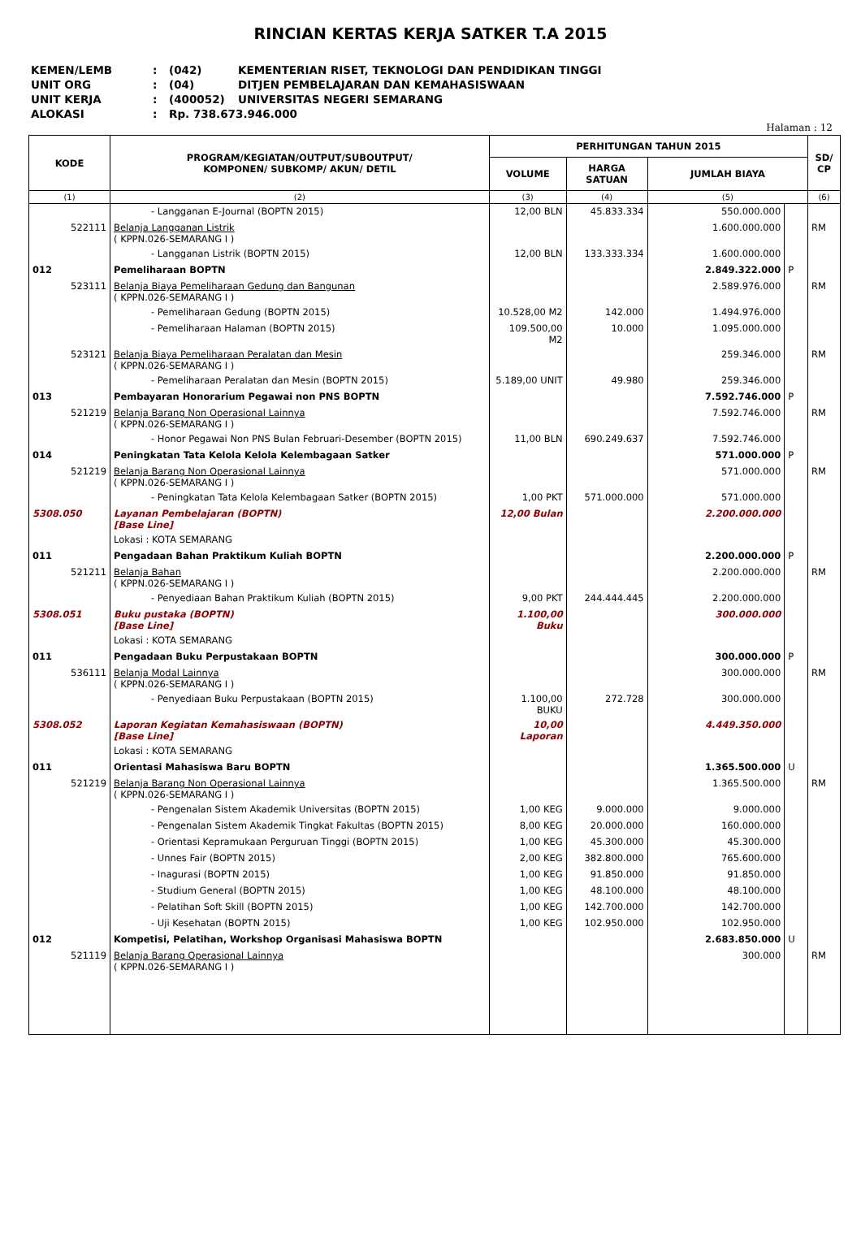RINCIAN KERTAS KERJA SATKER T.A 2015
KEMEN/LEMB: (042) KEMENTERIAN RISET, TEKNOLOGI DAN PENDIDIKAN TINGGI
UNIT ORG: (04) DITJEN PEMBELAJARAN DAN KEMAHASISWAAN
UNIT KERJA: (400052) UNIVERSITAS NEGERI SEMARANG
ALOKASI: Rp. 738.673.946.000
Halaman : 12
| KODE | PROGRAM/KEGIATAN/OUTPUT/SUBOUTPUT/ KOMPONEN/ SUBKOMP/ AKUN/ DETIL | PERHITUNGAN TAHUN 2015 | | | | SD/ CP |
| --- | --- | --- | --- | --- | --- | --- |
| | | VOLUME | HARGA SATUAN | JUMLAH BIAYA | | |
| (1) | (2) | (3) | (4) | (5) | | (6) |
| | - Langganan E-Journal (BOPTN 2015) | 12,00 BLN | 45.833.334 | 550.000.000 | | |
| 522111 | Belanja Langganan Listrik ( KPPN.026-SEMARANG I ) | | | 1.600.000.000 | | RM |
| | - Langganan Listrik (BOPTN 2015) | 12,00 BLN | 133.333.334 | 1.600.000.000 | | |
| 012 | Pemeliharaan BOPTN | | | 2.849.322.000 | P | |
| 523111 | Belanja Biaya Pemeliharaan Gedung dan Bangunan ( KPPN.026-SEMARANG I ) | | | 2.589.976.000 | | RM |
| | - Pemeliharaan Gedung (BOPTN 2015) | 10.528,00 M2 | 142.000 | 1.494.976.000 | | |
| | - Pemeliharaan Halaman (BOPTN 2015) | 109.500,00 M2 | 10.000 | 1.095.000.000 | | |
| 523121 | Belanja Biaya Pemeliharaan Peralatan dan Mesin ( KPPN.026-SEMARANG I ) | | | 259.346.000 | | RM |
| | - Pemeliharaan Peralatan dan Mesin (BOPTN 2015) | 5.189,00 UNIT | 49.980 | 259.346.000 | | |
| 013 | Pembayaran Honorarium Pegawai non PNS BOPTN | | | 7.592.746.000 | P | |
| 521219 | Belanja Barang Non Operasional Lainnya ( KPPN.026-SEMARANG I ) | | | 7.592.746.000 | | RM |
| | - Honor Pegawai Non PNS Bulan Februari-Desember (BOPTN 2015) | 11,00 BLN | 690.249.637 | 7.592.746.000 | | |
| 014 | Peningkatan Tata Kelola Kelola Kelembagaan Satker | | | 571.000.000 | P | |
| 521219 | Belanja Barang Non Operasional Lainnya ( KPPN.026-SEMARANG I ) | | | 571.000.000 | | RM |
| | - Peningkatan Tata Kelola Kelembagaan Satker (BOPTN 2015) | 1,00 PKT | 571.000.000 | 571.000.000 | | |
| 5308.050 | Layanan Pembelajaran (BOPTN) [Base Line] | 12,00 Bulan | | 2.200.000.000 | | |
| | Lokasi : KOTA SEMARANG | | | | | |
| 011 | Pengadaan Bahan Praktikum Kuliah BOPTN | | | 2.200.000.000 | P | |
| 521211 | Belanja Bahan ( KPPN.026-SEMARANG I ) | | | 2.200.000.000 | | RM |
| | - Penyediaan Bahan Praktikum Kuliah (BOPTN 2015) | 9,00 PKT | 244.444.445 | 2.200.000.000 | | |
| 5308.051 | Buku pustaka (BOPTN) [Base Line] | 1.100,00 Buku | | 300.000.000 | | |
| | Lokasi : KOTA SEMARANG | | | | | |
| 011 | Pengadaan Buku Perpustakaan BOPTN | | | 300.000.000 | P | |
| 536111 | Belanja Modal Lainnya ( KPPN.026-SEMARANG I ) | | | 300.000.000 | | RM |
| | - Penyediaan Buku Perpustakaan (BOPTN 2015) | 1.100,00 BUKU | 272.728 | 300.000.000 | | |
| 5308.052 | Laporan Kegiatan Kemahasiswaan (BOPTN) [Base Line] | 10,00 Laporan | | 4.449.350.000 | | |
| | Lokasi : KOTA SEMARANG | | | | | |
| 011 | Orientasi Mahasiswa Baru BOPTN | | | 1.365.500.000 | U | |
| 521219 | Belanja Barang Non Operasional Lainnya ( KPPN.026-SEMARANG I ) | | | 1.365.500.000 | | RM |
| | - Pengenalan Sistem Akademik Universitas (BOPTN 2015) | 1,00 KEG | 9.000.000 | 9.000.000 | | |
| | - Pengenalan Sistem Akademik Tingkat Fakultas (BOPTN 2015) | 8,00 KEG | 20.000.000 | 160.000.000 | | |
| | - Orientasi Kepramukaan Perguruan Tinggi (BOPTN 2015) | 1,00 KEG | 45.300.000 | 45.300.000 | | |
| | - Unnes Fair (BOPTN 2015) | 2,00 KEG | 382.800.000 | 765.600.000 | | |
| | - Inagurasi (BOPTN 2015) | 1,00 KEG | 91.850.000 | 91.850.000 | | |
| | - Studium General (BOPTN 2015) | 1,00 KEG | 48.100.000 | 48.100.000 | | |
| | - Pelatihan Soft Skill (BOPTN 2015) | 1,00 KEG | 142.700.000 | 142.700.000 | | |
| | - Uji Kesehatan (BOPTN 2015) | 1,00 KEG | 102.950.000 | 102.950.000 | | |
| 012 | Kompetisi, Pelatihan, Workshop Organisasi Mahasiswa BOPTN | | | 2.683.850.000 | U | |
| 521119 | Belanja Barang Operasional Lainnya ( KPPN.026-SEMARANG I ) | | | 300.000 | | RM |